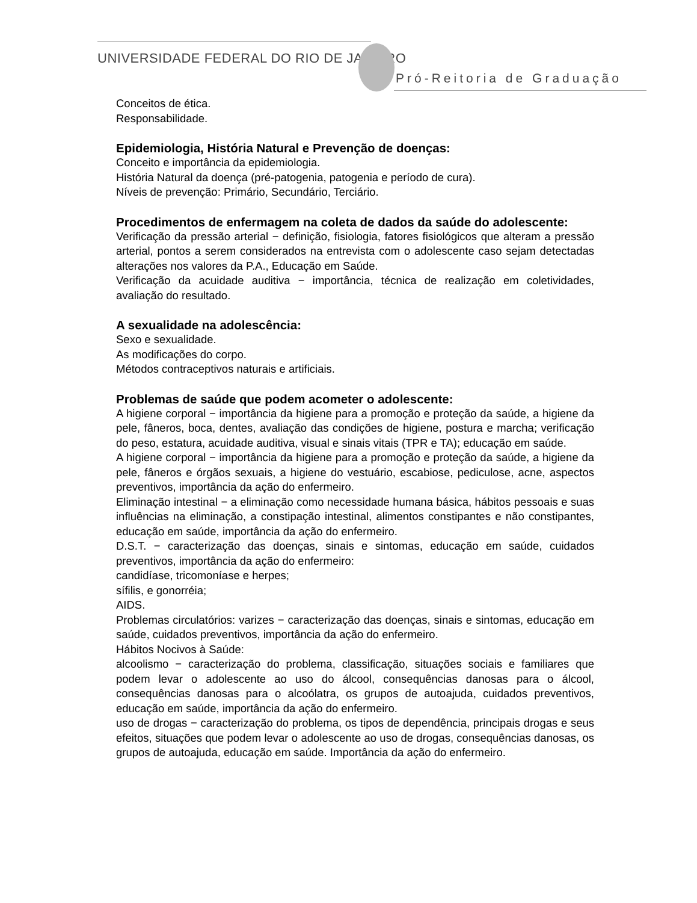UNIVERSIDADE FEDERAL DO RIO DE JANEIRO
Pró-Reitoria de Graduação
Conceitos de ética.
Responsabilidade.
Epidemiologia, História Natural e Prevenção de doenças:
Conceito e importância da epidemiologia.
História Natural da doença (pré-patogenia, patogenia e período de cura).
Níveis de prevenção: Primário, Secundário, Terciário.
Procedimentos de enfermagem na coleta de dados da saúde do adolescente:
Verificação da pressão arterial − definição, fisiologia, fatores fisiológicos que alteram a pressão arterial, pontos a serem considerados na entrevista com o adolescente caso sejam detectadas alterações nos valores da P.A., Educação em Saúde.
Verificação da acuidade auditiva − importância, técnica de realização em coletividades, avaliação do resultado.
A sexualidade na adolescência:
Sexo e sexualidade.
As modificações do corpo.
Métodos contraceptivos naturais e artificiais.
Problemas de saúde que podem acometer o adolescente:
A higiene corporal − importância da higiene para a promoção e proteção da saúde, a higiene da pele, fâneros, boca, dentes, avaliação das condições de higiene, postura e marcha; verificação do peso, estatura, acuidade auditiva, visual e sinais vitais (TPR e TA); educação em saúde.
A higiene corporal − importância da higiene para a promoção e proteção da saúde, a higiene da pele, fâneros e órgãos sexuais, a higiene do vestuário, escabiose, pediculose, acne, aspectos preventivos, importância da ação do enfermeiro.
Eliminação intestinal − a eliminação como necessidade humana básica, hábitos pessoais e suas influências na eliminação, a constipação intestinal, alimentos constipantes e não constipantes, educação em saúde, importância da ação do enfermeiro.
D.S.T. − caracterização das doenças, sinais e sintomas, educação em saúde, cuidados preventivos, importância da ação do enfermeiro:
candidíase, tricomoníase e herpes;
sífilis, e gonorréia;
AIDS.
Problemas circulatórios: varizes − caracterização das doenças, sinais e sintomas, educação em saúde, cuidados preventivos, importância da ação do enfermeiro.
Hábitos Nocivos à Saúde:
alcoolismo − caracterização do problema, classificação, situações sociais e familiares que podem levar o adolescente ao uso do álcool, consequências danosas para o álcool, consequências danosas para o alcoólatra, os grupos de autoajuda, cuidados preventivos, educação em saúde, importância da ação do enfermeiro.
uso de drogas − caracterização do problema, os tipos de dependência, principais drogas e seus efeitos, situações que podem levar o adolescente ao uso de drogas, consequências danosas, os grupos de autoajuda, educação em saúde. Importância da ação do enfermeiro.